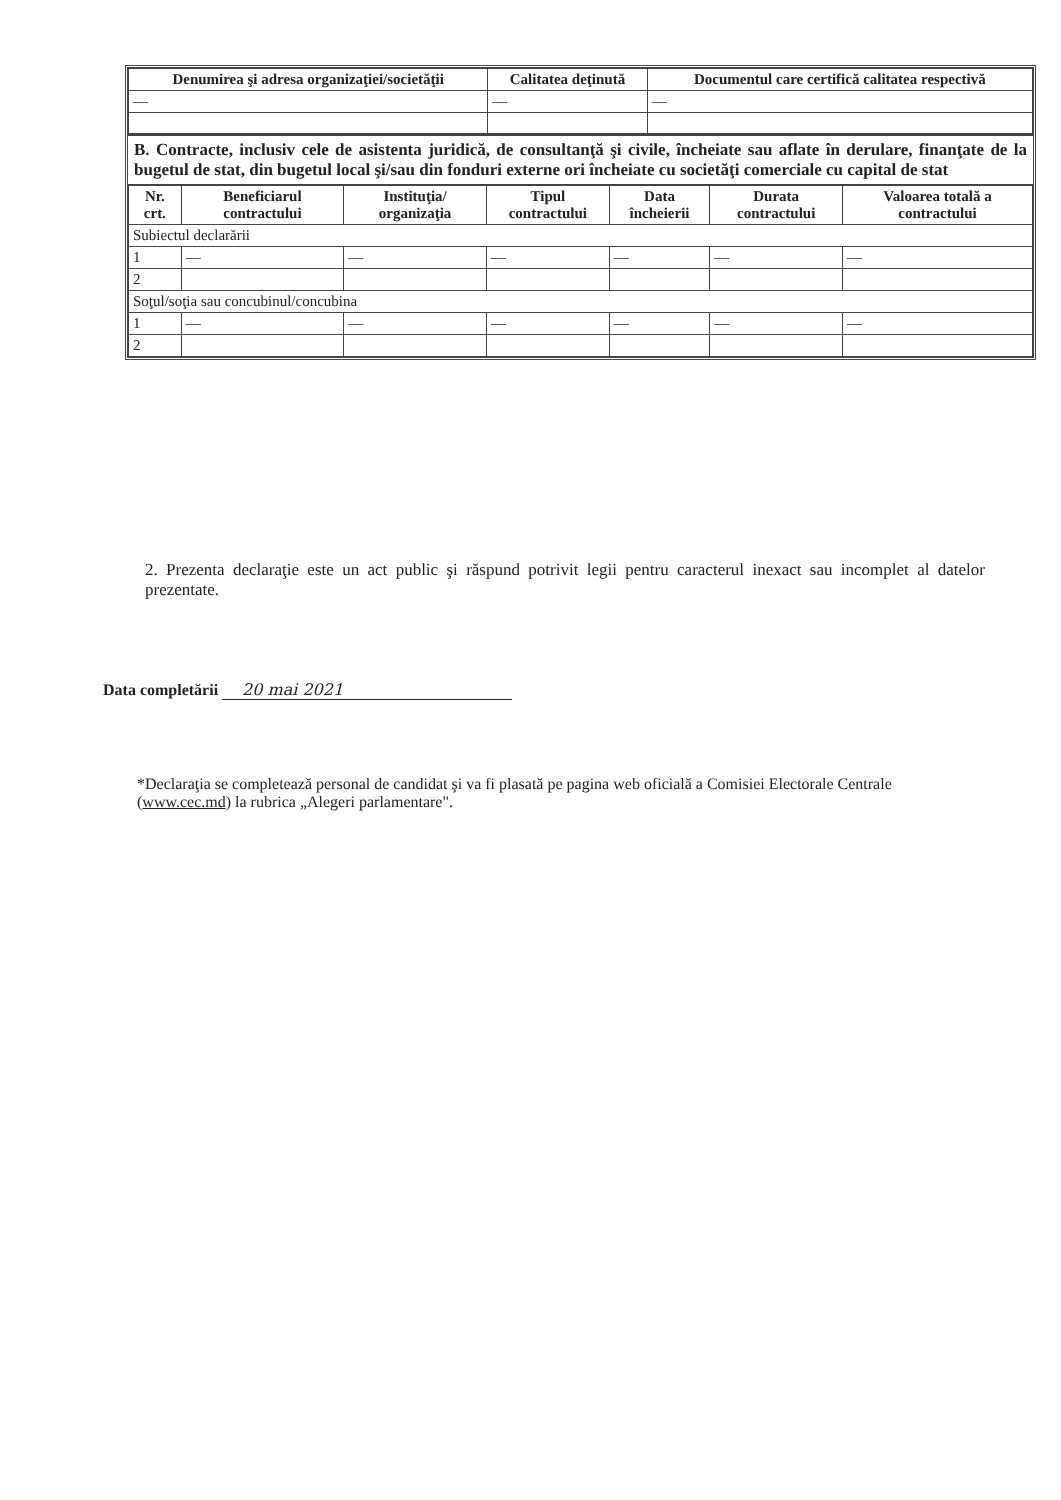| Denumirea şi adresa organizaţiei/societăţii | Calitatea deţinută | Documentul care certifică calitatea respectivă |
| --- | --- | --- |
| — | — | — |
B. Contracte, inclusiv cele de asistenta juridică, de consultanţă şi civile, încheiate sau aflate în derulare, finanţate de la bugetul de stat, din bugetul local şi/sau din fonduri externe ori încheiate cu societăţi comerciale cu capital de stat
| Nr. crt. | Beneficiarul contractului | Instituţia/ organizaţia | Tipul contractului | Data încheierii | Durata contractului | Valoarea totală a contractului |
| --- | --- | --- | --- | --- | --- | --- |
| Subiectul declarării | | | | | | |
| 1 | — | — | — | — | — | — |
| 2 | | | | | | |
| Soţul/soţia sau concubinul/concubina | | | | | | |
| 1 | — | — | — | — | — | — |
| 2 | | | | | | |
2. Prezenta declaraţie este un act public şi răspund potrivit legii pentru caracterul inexact sau incomplet al datelor prezentate.
Data completării 20 mai 2021
*Declaraţia se completează personal de candidat şi va fi plasată pe pagina web oficială a Comisiei Electorale Centrale (www.cec.md) la rubrica „Alegeri parlamentare".